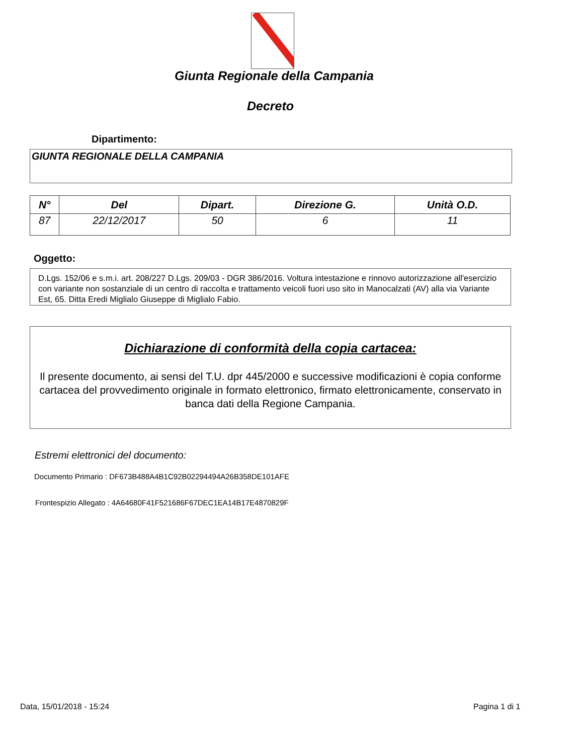Giunta Regionale della Campania
Decreto
Dipartimento:
GIUNTA REGIONALE DELLA CAMPANIA
| N° | Del | Dipart. | Direzione G. | Unità O.D. |
| --- | --- | --- | --- | --- |
| 87 | 22/12/2017 | 50 | 6 | 11 |
Oggetto:
D.Lgs. 152/06 e s.m.i. art. 208/227 D.Lgs. 209/03 - DGR 386/2016. Voltura intestazione e rinnovo autorizzazione all'esercizio con variante non sostanziale di un centro di raccolta e trattamento veicoli fuori uso sito in Manocalzati (AV) alla via Variante Est, 65. Ditta Eredi Miglialo Giuseppe di Miglialo Fabio.
Dichiarazione di conformità della copia cartacea:
Il presente documento, ai sensi del T.U. dpr 445/2000 e successive modificazioni è copia conforme cartacea del provvedimento originale in formato elettronico, firmato elettronicamente, conservato in banca dati della Regione Campania.
Estremi elettronici del documento:
Documento Primario : DF673B488A4B1C92B02294494A26B358DE101AFE
Frontespizio Allegato : 4A64680F41F521686F67DEC1EA14B17E4870829F
Data, 15/01/2018 - 15:24 Pagina 1 di 1